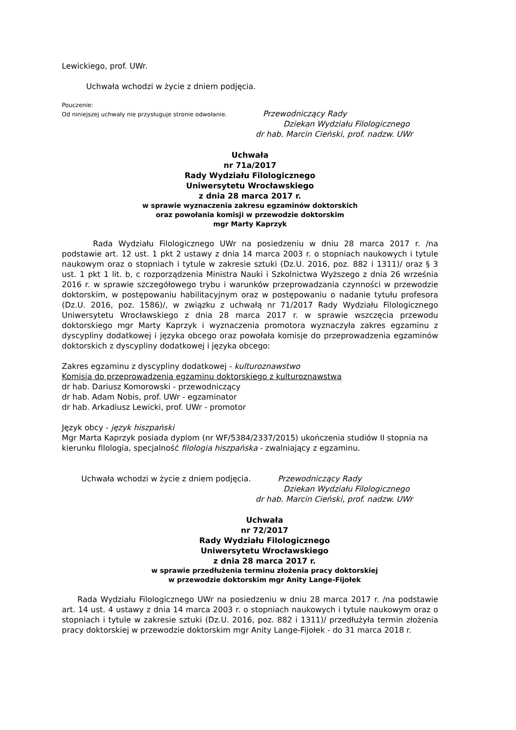Lewickiego, prof. UWr.
Uchwała wchodzi w życie z dniem podjęcia.
Pouczenie:
Od niniejszej uchwały nie przysługuje stronie odwołanie. Przewodniczący Rady
Dziekan Wydziału Filologicznego
dr hab. Marcin Cieński, prof. nadzw. UWr
Uchwała
nr 71a/2017
Rady Wydziału Filologicznego
Uniwersytetu Wrocławskiego
z dnia 28 marca 2017 r.
w sprawie wyznaczenia zakresu egzaminów doktorskich
oraz powołania komisji w przewodzie doktorskim
mgr Marty Kaprzyk
Rada Wydziału Filologicznego UWr na posiedzeniu w dniu 28 marca 2017 r. /na podstawie art. 12 ust. 1 pkt 2 ustawy z dnia 14 marca 2003 r. o stopniach naukowych i tytule naukowym oraz o stopniach i tytule w zakresie sztuki (Dz.U. 2016, poz. 882 i 1311)/ oraz § 3 ust. 1 pkt 1 lit. b, c rozporządzenia Ministra Nauki i Szkolnictwa Wyższego z dnia 26 września 2016 r. w sprawie szczegółowego trybu i warunków przeprowadzania czynności w przewodzie doktorskim, w postępowaniu habilitacyjnym oraz w postępowaniu o nadanie tytułu profesora (Dz.U. 2016, poz. 1586)/, w związku z uchwałą nr 71/2017 Rady Wydziału Filologicznego Uniwersytetu Wrocławskiego z dnia 28 marca 2017 r. w sprawie wszczęcia przewodu doktorskiego mgr Marty Kaprzyk i wyznaczenia promotora wyznaczyła zakres egzaminu z dyscypliny dodatkowej i języka obcego oraz powołała komisje do przeprowadzenia egzaminów doktorskich z dyscypliny dodatkowej i języka obcego:
Zakres egzaminu z dyscypliny dodatkowej - kulturoznawstwo
Komisja do przeprowadzenia egzaminu doktorskiego z kulturoznawstwa
dr hab. Dariusz Komorowski - przewodniczący
dr hab. Adam Nobis, prof. UWr - egzaminator
dr hab. Arkadiusz Lewicki, prof. UWr - promotor
Język obcy - język hiszpański
Mgr Marta Kaprzyk posiada dyplom (nr WF/5384/2337/2015) ukończenia studiów II stopnia na kierunku filologia, specjalność filologia hiszpańska - zwalniający z egzaminu.
Uchwała wchodzi w życie z dniem podjęcia. Przewodniczący Rady
Dziekan Wydziału Filologicznego
dr hab. Marcin Cieński, prof. nadzw. UWr
Uchwała
nr 72/2017
Rady Wydziału Filologicznego
Uniwersytetu Wrocławskiego
z dnia 28 marca 2017 r.
w sprawie przedłużenia terminu złożenia pracy doktorskiej
w przewodzie doktorskim mgr Anity Lange-Fijołek
Rada Wydziału Filologicznego UWr na posiedzeniu w dniu 28 marca 2017 r. /na podstawie art. 14 ust. 4 ustawy z dnia 14 marca 2003 r. o stopniach naukowych i tytule naukowym oraz o stopniach i tytule w zakresie sztuki (Dz.U. 2016, poz. 882 i 1311)/ przedłużyła termin złożenia pracy doktorskiej w przewodzie doktorskim mgr Anity Lange-Fijołek - do 31 marca 2018 r.